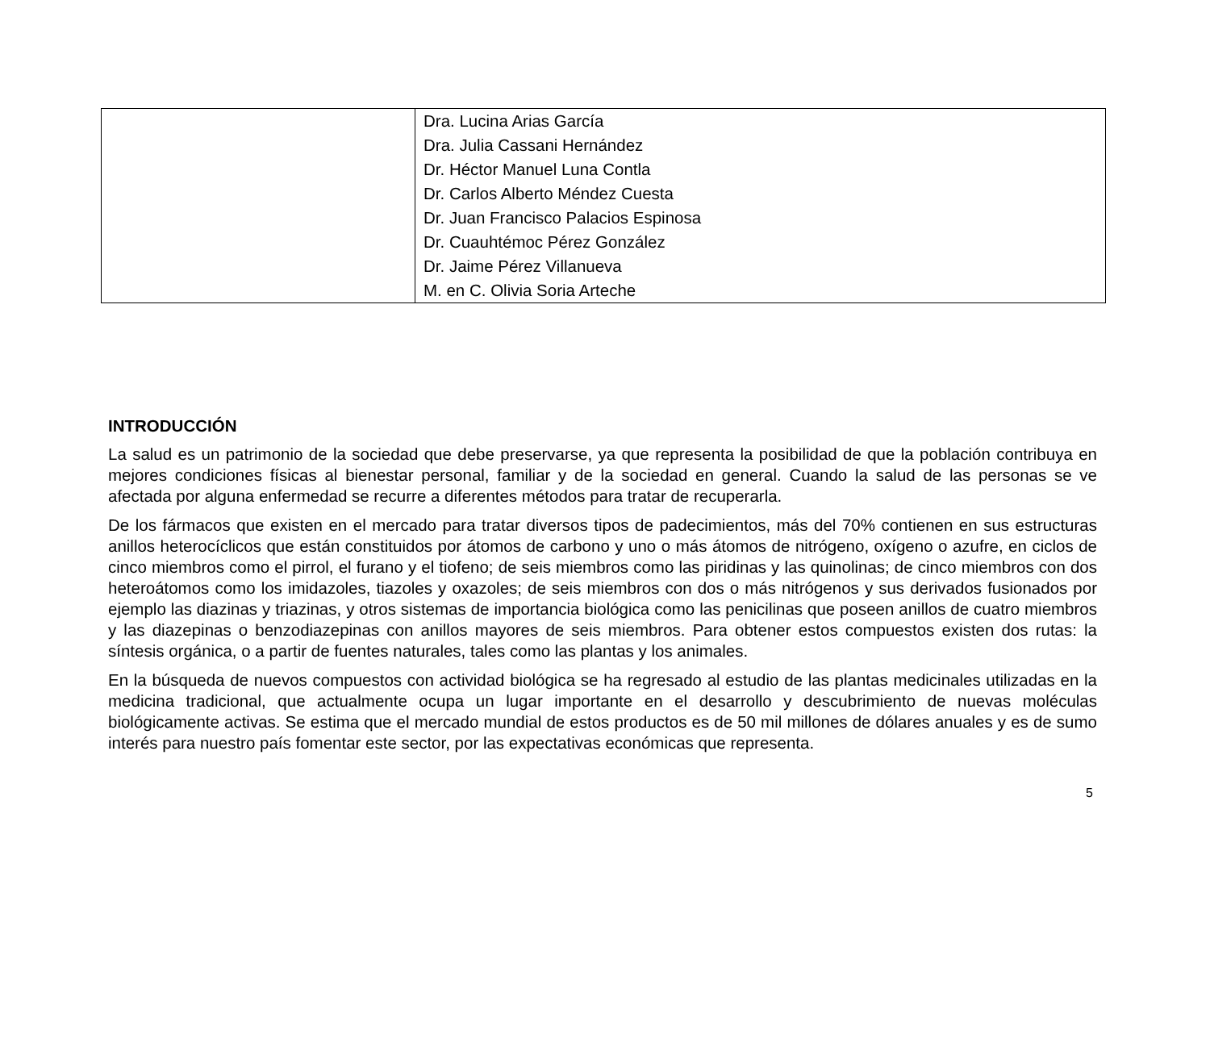| | Dra. Lucina Arias García Dra. Julia Cassani Hernández Dr. Héctor Manuel Luna Contla Dr. Carlos Alberto Méndez Cuesta Dr. Juan Francisco Palacios Espinosa Dr. Cuauhtémoc Pérez González Dr. Jaime Pérez Villanueva M. en C. Olivia Soria Arteche |
INTRODUCCIÓN
La salud es un patrimonio de la sociedad que debe preservarse, ya que representa la posibilidad de que la población contribuya en mejores condiciones físicas al bienestar personal, familiar y de la sociedad en general. Cuando la salud de las personas se ve afectada por alguna enfermedad se recurre a diferentes métodos para tratar de recuperarla.
De los fármacos que existen en el mercado para tratar diversos tipos de padecimientos, más del 70% contienen en sus estructuras anillos heterocíclicos que están constituidos por átomos de carbono y uno o más átomos de nitrógeno, oxígeno o azufre, en ciclos de cinco miembros como el pirrol, el furano y el tiofeno; de seis miembros como las piridinas y las quinolinas; de cinco miembros con dos heteroátomos como los imidazoles, tiazoles y oxazoles; de seis miembros con dos o más nitrógenos y sus derivados fusionados por ejemplo las diazinas y triazinas, y otros sistemas de importancia biológica como las penicilinas que poseen anillos de cuatro miembros y las diazepinas o benzodiazepinas con anillos mayores de seis miembros. Para obtener estos compuestos existen dos rutas: la síntesis orgánica, o a partir de fuentes naturales, tales como las plantas y los animales.
En la búsqueda de nuevos compuestos con actividad biológica se ha regresado al estudio de las plantas medicinales utilizadas en la medicina tradicional, que actualmente ocupa un lugar importante en el desarrollo y descubrimiento de nuevas moléculas biológicamente activas. Se estima que el mercado mundial de estos productos es de 50 mil millones de dólares anuales y es de sumo interés para nuestro país fomentar este sector, por las expectativas económicas que representa.
5